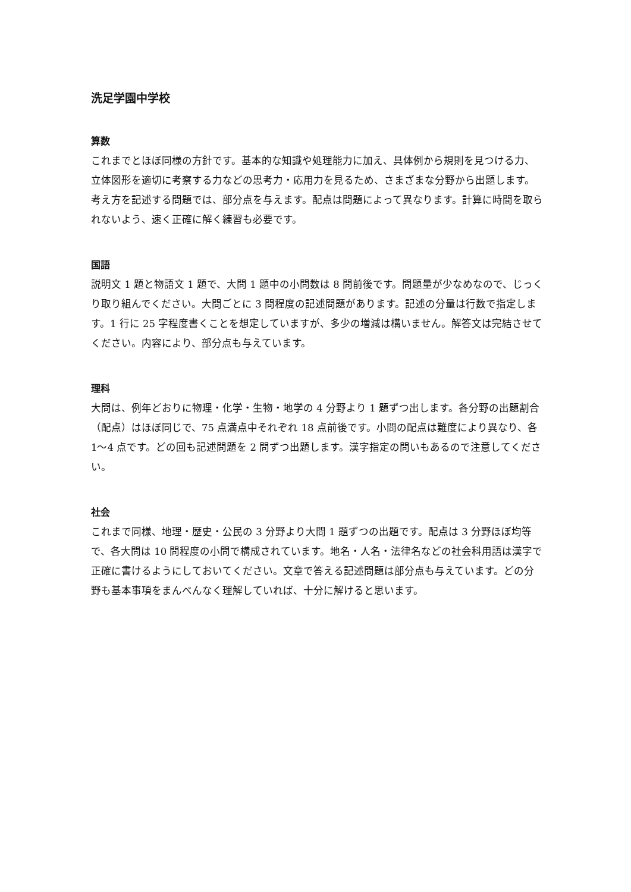洗足学園中学校
算数
これまでとほぼ同様の方針です。基本的な知識や処理能力に加え、具体例から規則を見つける力、立体図形を適切に考察する力などの思考力・応用力を見るため、さまざまな分野から出題します。考え方を記述する問題では、部分点を与えます。配点は問題によって異なります。計算に時間を取られないよう、速く正確に解く練習も必要です。
国語
説明文 1 題と物語文 1 題で、大問 1 題中の小問数は 8 問前後です。問題量が少なめなので、じっくり取り組んでください。大問ごとに 3 問程度の記述問題があります。記述の分量は行数で指定します。1 行に 25 字程度書くことを想定していますが、多少の増減は構いません。解答文は完結させてください。内容により、部分点も与えています。
理科
大問は、例年どおりに物理・化学・生物・地学の 4 分野より 1 題ずつ出します。各分野の出題割合（配点）はほぼ同じで、75 点満点中それぞれ 18 点前後です。小問の配点は難度により異なり、各 1〜4 点です。どの回も記述問題を 2 問ずつ出題します。漢字指定の問いもあるので注意してください。
社会
これまで同様、地理・歴史・公民の 3 分野より大問 1 題ずつの出題です。配点は 3 分野ほぼ均等で、各大問は 10 問程度の小問で構成されています。地名・人名・法律名などの社会科用語は漢字で正確に書けるようにしておいてください。文章で答える記述問題は部分点も与えています。どの分野も基本事項をまんべんなく理解していれば、十分に解けると思います。